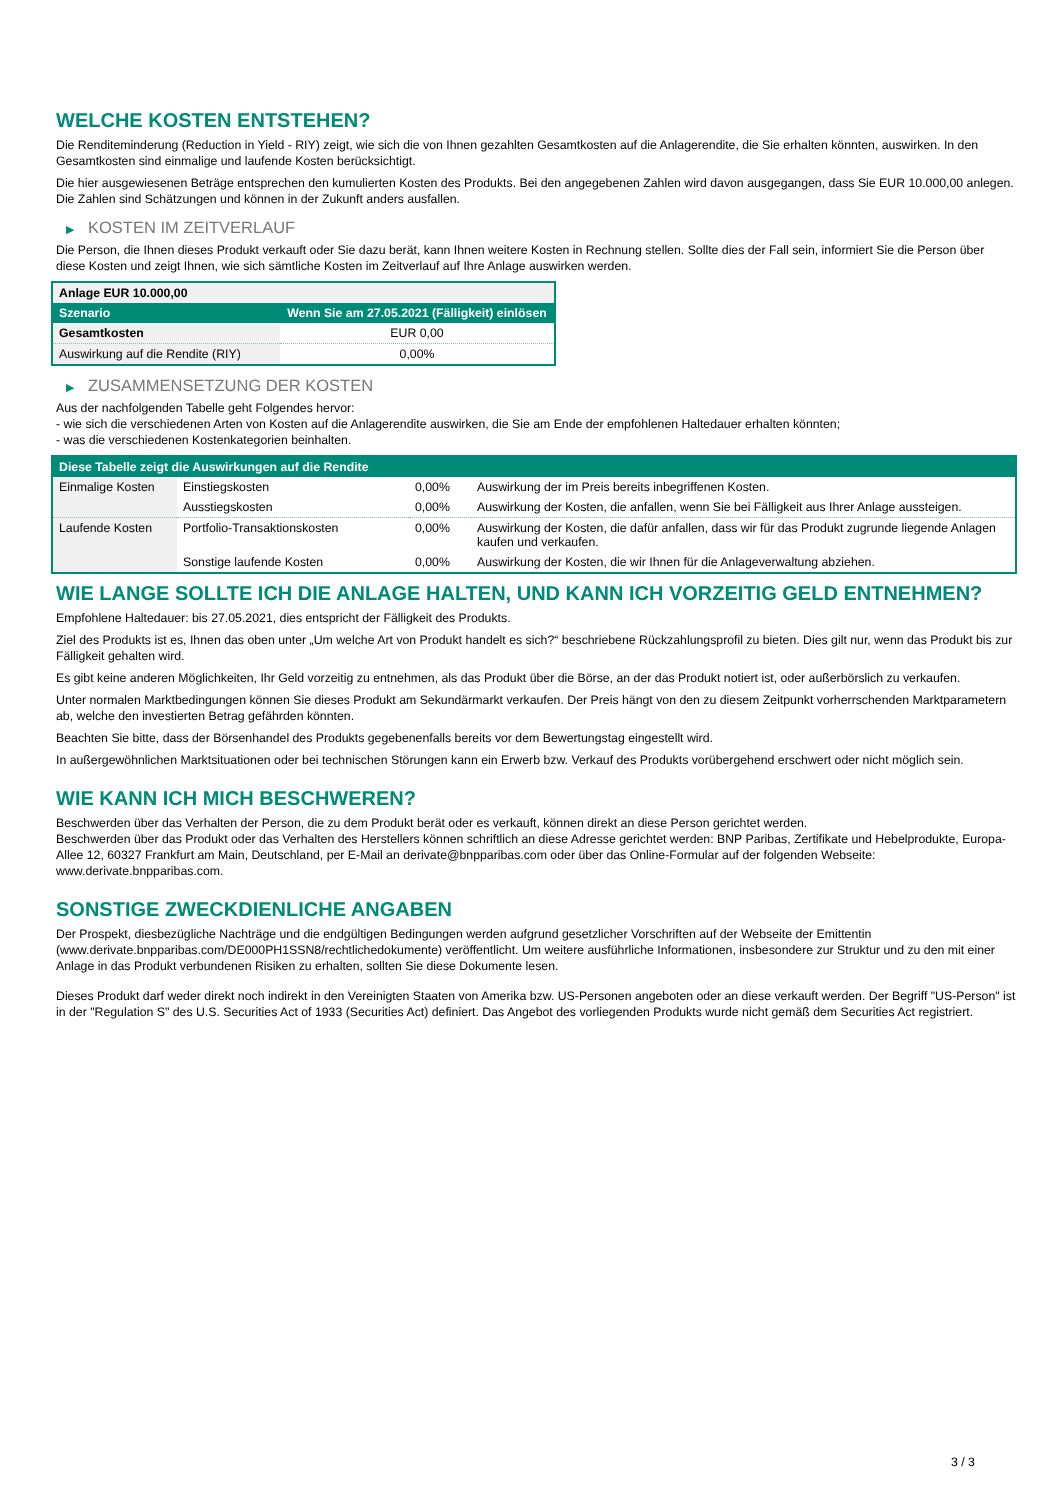WELCHE KOSTEN ENTSTEHEN?
Die Renditeminderung (Reduction in Yield - RIY) zeigt, wie sich die von Ihnen gezahlten Gesamtkosten auf die Anlagerendite, die Sie erhalten könnten, auswirken. In den Gesamtkosten sind einmalige und laufende Kosten berücksichtigt.
Die hier ausgewiesenen Beträge entsprechen den kumulierten Kosten des Produkts. Bei den angegebenen Zahlen wird davon ausgegangen, dass Sie EUR 10.000,00 anlegen. Die Zahlen sind Schätzungen und können in der Zukunft anders ausfallen.
▶ KOSTEN IM ZEITVERLAUF
Die Person, die Ihnen dieses Produkt verkauft oder Sie dazu berät, kann Ihnen weitere Kosten in Rechnung stellen. Sollte dies der Fall sein, informiert Sie die Person über diese Kosten und zeigt Ihnen, wie sich sämtliche Kosten im Zeitverlauf auf Ihre Anlage auswirken werden.
| Anlage EUR 10.000,00 | |
| Szenario | Wenn Sie am 27.05.2021 (Fälligkeit) einlösen |
| Gesamtkosten | EUR 0,00 |
| Auswirkung auf die Rendite (RIY) | 0,00% |
▶ ZUSAMMENSETZUNG DER KOSTEN
Aus der nachfolgenden Tabelle geht Folgendes hervor:
- wie sich die verschiedenen Arten von Kosten auf die Anlagerendite auswirken, die Sie am Ende der empfohlenen Haltedauer erhalten könnten;
- was die verschiedenen Kostenkategorien beinhalten.
| Diese Tabelle zeigt die Auswirkungen auf die Rendite | | | |
| --- | --- | --- | --- |
| Einmalige Kosten | Einstiegskosten | 0,00% | Auswirkung der im Preis bereits inbegriffenen Kosten. |
| | Ausstiegskosten | 0,00% | Auswirkung der Kosten, die anfallen, wenn Sie bei Fälligkeit aus Ihrer Anlage aussteigen. |
| Laufende Kosten | Portfolio-Transaktionskosten | 0,00% | Auswirkung der Kosten, die dafür anfallen, dass wir für das Produkt zugrunde liegende Anlagen kaufen und verkaufen. |
| | Sonstige laufende Kosten | 0,00% | Auswirkung der Kosten, die wir Ihnen für die Anlageverwaltung abziehen. |
WIE LANGE SOLLTE ICH DIE ANLAGE HALTEN, UND KANN ICH VORZEITIG GELD ENTNEHMEN?
Empfohlene Haltedauer: bis 27.05.2021, dies entspricht der Fälligkeit des Produkts.
Ziel des Produkts ist es, Ihnen das oben unter „Um welche Art von Produkt handelt es sich?“ beschriebene Rückzahlungsprofil zu bieten. Dies gilt nur, wenn das Produkt bis zur Fälligkeit gehalten wird.
Es gibt keine anderen Möglichkeiten, Ihr Geld vorzeitig zu entnehmen, als das Produkt über die Börse, an der das Produkt notiert ist, oder außerbörslich zu verkaufen.
Unter normalen Marktbedingungen können Sie dieses Produkt am Sekundärmarkt verkaufen. Der Preis hängt von den zu diesem Zeitpunkt vorherrschenden Marktparametern ab, welche den investierten Betrag gefährden könnten.
Beachten Sie bitte, dass der Börsenhandel des Produkts gegebenenfalls bereits vor dem Bewertungstag eingestellt wird.
In außergewöhnlichen Marktsituationen oder bei technischen Störungen kann ein Erwerb bzw. Verkauf des Produkts vorübergehend erschwert oder nicht möglich sein.
WIE KANN ICH MICH BESCHWEREN?
Beschwerden über das Verhalten der Person, die zu dem Produkt berät oder es verkauft, können direkt an diese Person gerichtet werden.
Beschwerden über das Produkt oder das Verhalten des Herstellers können schriftlich an diese Adresse gerichtet werden: BNP Paribas, Zertifikate und Hebelprodukte, Europa-Allee 12, 60327 Frankfurt am Main, Deutschland, per E-Mail an derivate@bnpparibas.com oder über das Online-Formular auf der folgenden Webseite: www.derivate.bnpparibas.com.
SONSTIGE ZWECKDIENLICHE ANGABEN
Der Prospekt, diesbezügliche Nachträge und die endgültigen Bedingungen werden aufgrund gesetzlicher Vorschriften auf der Webseite der Emittentin (www.derivate.bnpparibas.com/DE000PH1SSN8/rechtlichedokumente) veröffentlicht. Um weitere ausführliche Informationen, insbesondere zur Struktur und zu den mit einer Anlage in das Produkt verbundenen Risiken zu erhalten, sollten Sie diese Dokumente lesen.
Dieses Produkt darf weder direkt noch indirekt in den Vereinigten Staaten von Amerika bzw. US-Personen angeboten oder an diese verkauft werden. Der Begriff "US-Person" ist in der "Regulation S" des U.S. Securities Act of 1933 (Securities Act) definiert. Das Angebot des vorliegenden Produkts wurde nicht gemäß dem Securities Act registriert.
3 / 3